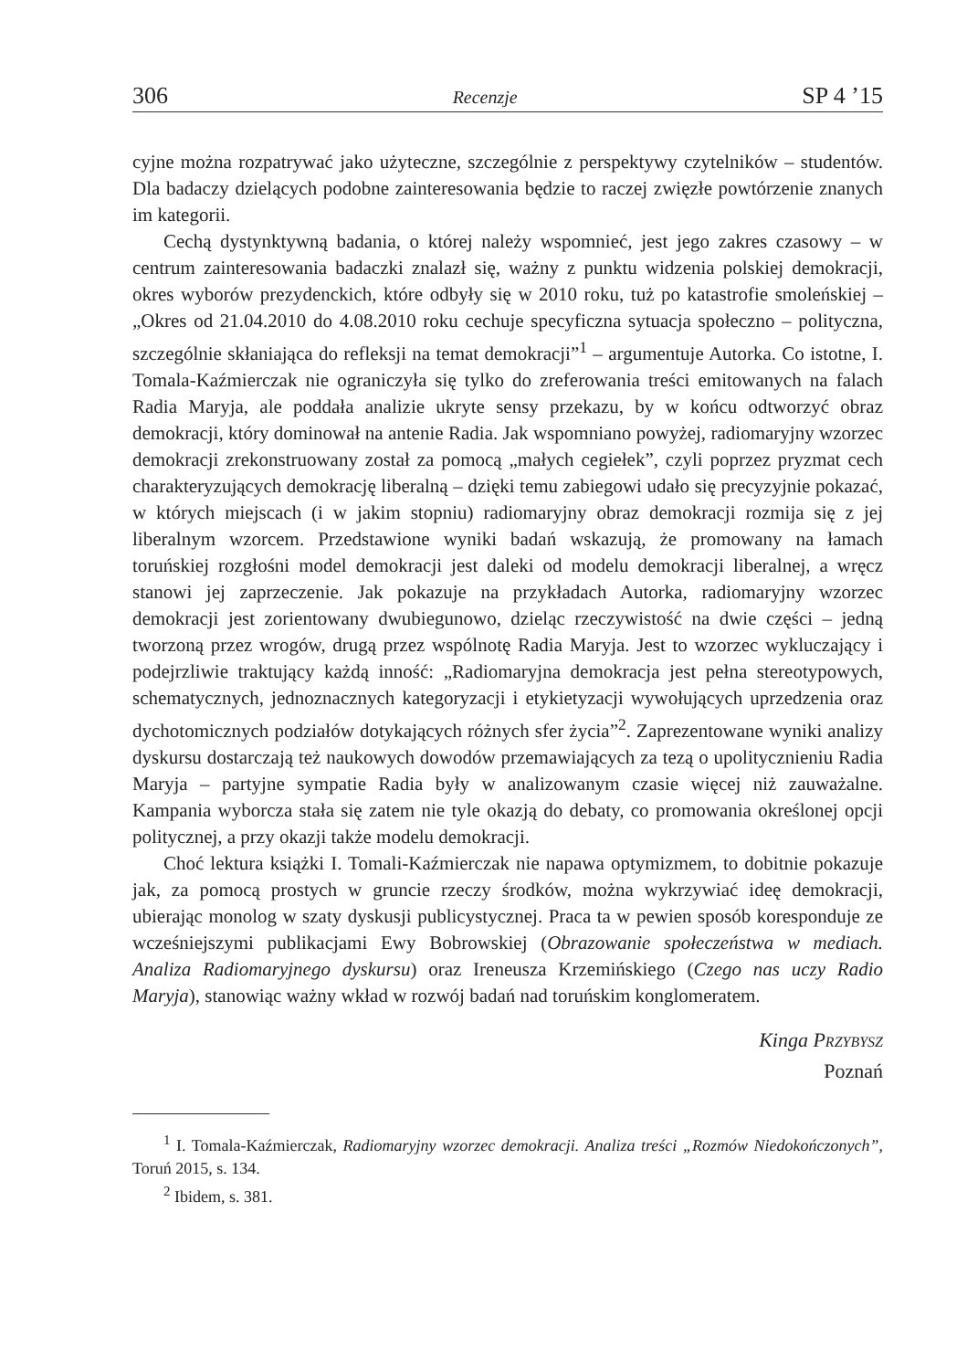306 Recenzje SP 4 ’15
cyjne można rozpatrywać jako użyteczne, szczególnie z perspektywy czytelników – studentów. Dla badaczy dzielących podobne zainteresowania będzie to raczej zwięzłe powtórzenie znanych im kategorii.
Cechą dystynktywną badania, o której należy wspomnieć, jest jego zakres czasowy – w centrum zainteresowania badaczki znalazł się, ważny z punktu widzenia polskiej demokracji, okres wyborów prezydenckich, które odbyły się w 2010 roku, tuż po katastrofie smoleńskiej – „Okres od 21.04.2010 do 4.08.2010 roku cechuje specyficzna sytuacja społeczno – polityczna, szczególnie skłaniająca do refleksji na temat demokracji”<sup>1</sup> – argumentuje Autorka. Co istotne, I. Tomala-Kaźmierczak nie ograniczyła się tylko do zreferowania treści emitowanych na falach Radia Maryja, ale poddała analizie ukryte sensy przekazu, by w końcu odtworzyć obraz demokracji, który dominował na antenie Radia. Jak wspomniano powyżej, radiomaryjny wzorzec demokracji zrekonstruowany został za pomocą „małych cegiełek”, czyli poprzez pryzmat cech charakteryzujących demokrację liberalną – dzięki temu zabiegowi udało się precyzyjnie pokazać, w których miejscach (i w jakim stopniu) radiomaryjny obraz demokracji rozmija się z jej liberalnym wzorcem. Przedstawione wyniki badań wskazują, że promowany na łamach toruńskiej rozgłośni model demokracji jest daleki od modelu demokracji liberalnej, a wręcz stanowi jej zaprzeczenie. Jak pokazuje na przykładach Autorka, radiomaryjny wzorzec demokracji jest zorientowany dwubiegunowo, dzieląc rzeczywistość na dwie części – jedną tworzoną przez wrogów, drugą przez wspólnotę Radia Maryja. Jest to wzorzec wykluczający i podejrzliwie traktujący każdą inność: „Radiomaryjna demokracja jest pełna stereotypowych, schematycznych, jednoznacznych kategoryzacji i etykietyzacji wywołujących uprzedzenia oraz dychotomicznych podziałów dotykających różnych sfer życia”<sup>2</sup>. Zaprezentowane wyniki analizy dyskursu dostarczają też naukowych dowodów przemawiających za tezą o upolitycznieniu Radia Maryja – partyjne sympatie Radia były w analizowanym czasie więcej niż zauważalne. Kampania wyborcza stała się zatem nie tyle okazją do debaty, co promowania określonej opcji politycznej, a przy okazji także modelu demokracji.
Choć lektura książki I. Tomali-Kaźmierczak nie napawa optymizmem, to dobitnie pokazuje jak, za pomocą prostych w gruncie rzeczy środków, można wykrzywiać ideę demokracji, ubierając monolog w szaty dyskusji publicystycznej. Praca ta w pewien sposób koresponduje ze wcześniejszymi publikacjami Ewy Bobrowskiej (Obrazowanie społeczeństwa w mediach. Analiza Radiomaryjnego dyskursu) oraz Ireneusza Krzemińskiego (Czego nas uczy Radio Maryja), stanowiąc ważny wkład w rozwój badań nad toruńskim konglomeratem.
Kinga PRZYBYSZ
Poznań
<sup>1</sup> I. Tomala-Kaźmierczak, Radiomaryjny wzorzec demokracji. Analiza treści „Rozmów Niedokończonych”, Toruń 2015, s. 134.
<sup>2</sup> Ibidem, s. 381.